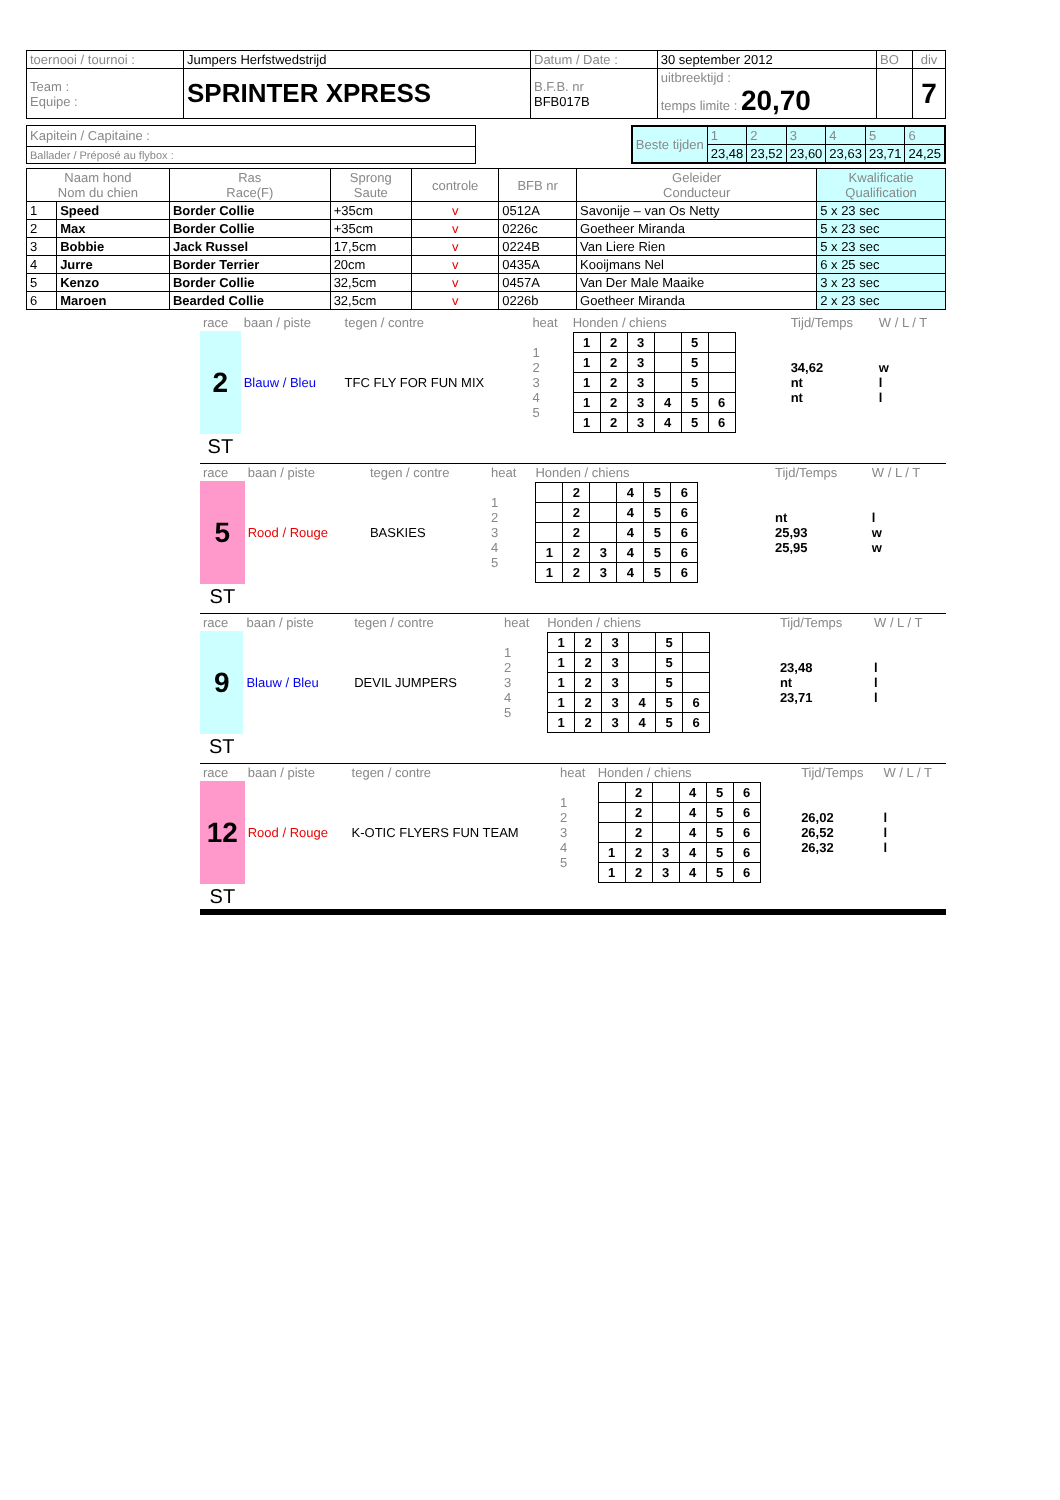| toernooi / tournoi : | Jumpers Herfstwedstrijd | Datum / Date : | 30 september 2012 | BO | div |
| Team : Equipe : | SPRINTER XPRESS | B.F.B. nr BFB017B | uitbreektijd : temps limite : 20,70 | | 7 |
| Kapitein / Capitaine : |
| Ballader / Préposé au flybox : |
| Beste tijden | 1 | 2 | 3 | 4 | 5 | 6 |
| | 23,48 | 23,52 | 23,60 | 23,63 | 23,71 | 24,25 |
| Naam hond Nom du chien | | Ras Race(F) | Sprong Saute | controle | BFB nr | Geleider Conducteur | Kwalificatie Qualification |
| --- | --- | --- | --- | --- | --- | --- | --- |
| 1 | Speed | Border Collie | +35cm | v | 0512A | Savonije – van Os Netty | 5 x 23 sec |
| 2 | Max | Border Collie | +35cm | v | 0226c | Goetheer Miranda | 5 x 23 sec |
| 3 | Bobbie | Jack Russel | 17,5cm | v | 0224B | Van Liere Rien | 5 x 23 sec |
| 4 | Jurre | Border Terrier | 20cm | v | 0435A | Kooijmans Nel | 6 x 25 sec |
| 5 | Kenzo | Border Collie | 32,5cm | v | 0457A | Van Der Male Maaike | 3 x 23 sec |
| 6 | Maroen | Bearded Collie | 32,5cm | v | 0226b | Goetheer Miranda | 2 x 23 sec |
| race | baan / piste | tegen / contre | heat | Honden / chiens | Tijd/Temps | W / L / T |
| 2 | Blauw / Bleu | TFC FLY FOR FUN MIX | 1 2 3 4 5 | / 1 / 2 / 3 / / 5 / / / 1 / 2 / 3 / / 5 / / / 1 / 2 / 3 / / 5 / / / 1 / 2 / 3 / 4 / 5 / 6 / / 1 / 2 / 3 / 4 / 5 / 6 / | 34,62 nt nt | w l l |
| ST | | | | | | |
| race | baan / piste | tegen / contre | heat | Honden / chiens | Tijd/Temps | W / L / T |
| 5 | Rood / Rouge | BASKIES | 1 2 3 4 5 | / / 2 / / 4 / 5 / 6 / / / 2 / / 4 / 5 / 6 / / / 2 / / 4 / 5 / 6 / / 1 / 2 / 3 / 4 / 5 / 6 / / 1 / 2 / 3 / 4 / 5 / 6 / | nt 25,93 25,95 | l w w |
| ST | | | | | | |
| race | baan / piste | tegen / contre | heat | Honden / chiens | Tijd/Temps | W / L / T |
| 9 | Blauw / Bleu | DEVIL JUMPERS | 1 2 3 4 5 | / 1 / 2 / 3 / / 5 / / / 1 / 2 / 3 / / 5 / / / 1 / 2 / 3 / / 5 / / / 1 / 2 / 3 / 4 / 5 / 6 / / 1 / 2 / 3 / 4 / 5 / 6 / | 23,48 nt 23,71 | l l l |
| ST | | | | | | |
| race | baan / piste | tegen / contre | heat | Honden / chiens | Tijd/Temps | W / L / T |
| 12 | Rood / Rouge | K-OTIC FLYERS FUN TEAM | 1 2 3 4 5 | / / 2 / / 4 / 5 / 6 / / / 2 / / 4 / 5 / 6 / / / 2 / / 4 / 5 / 6 / / 1 / 2 / 3 / 4 / 5 / 6 / / 1 / 2 / 3 / 4 / 5 / 6 / | 26,02 26,52 26,32 | l l l |
| ST | | | | | | |